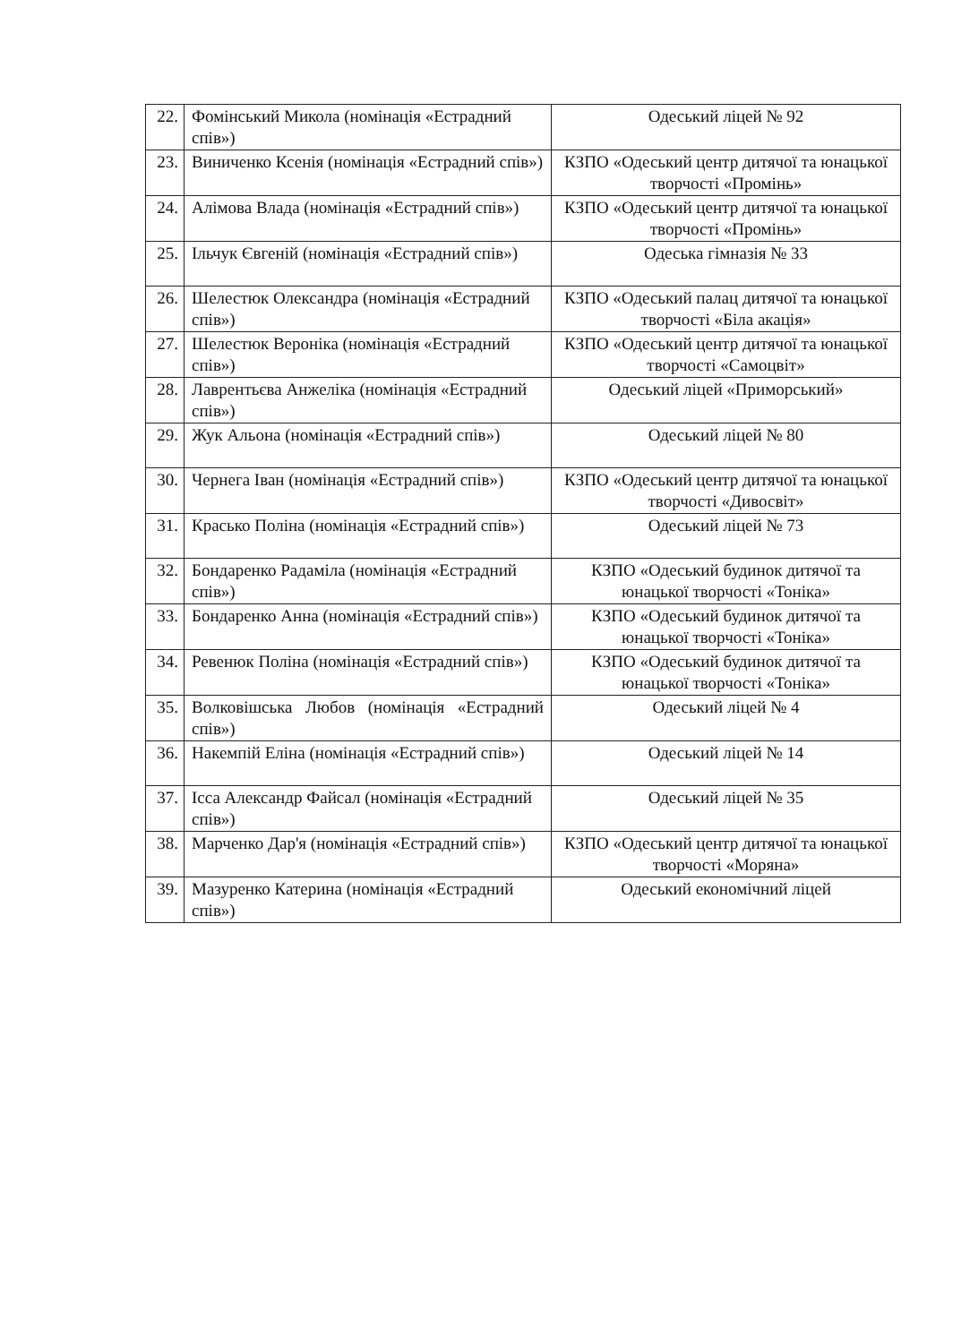| 22. | Фомінський Микола (номінація «Естрадний спів») | Одеський ліцей № 92 |
| 23. | Виниченко Ксенія (номінація «Естрадний спів») | КЗПО «Одеський центр дитячої та юнацької творчості «Промінь» |
| 24. | Алімова Влада (номінація «Естрадний спів») | КЗПО «Одеський центр дитячої та юнацької творчості «Промінь» |
| 25. | Ільчук Євгеній (номінація «Естрадний спів») | Одеська гімназія № 33 |
| 26. | Шелестюк Олександра (номінація «Естрадний спів») | КЗПО «Одеський палац дитячої та юнацької творчості «Біла акація» |
| 27. | Шелестюк Вероніка (номінація «Естрадний спів») | КЗПО «Одеський центр дитячої та юнацької творчості «Самоцвіт» |
| 28. | Лаврентьєва Анжеліка (номінація «Естрадний спів») | Одеський ліцей «Приморський» |
| 29. | Жук Альона (номінація «Естрадний спів») | Одеський ліцей № 80 |
| 30. | Чернега Іван (номінація «Естрадний спів») | КЗПО «Одеський центр дитячої та юнацької творчості «Дивосвіт» |
| 31. | Красько Поліна (номінація «Естрадний спів») | Одеський ліцей № 73 |
| 32. | Бондаренко Радаміла (номінація «Естрадний спів») | КЗПО «Одеський будинок дитячої та юнацької творчості «Тоніка» |
| 33. | Бондаренко Анна (номінація «Естрадний спів») | КЗПО «Одеський будинок дитячої та юнацької творчості «Тоніка» |
| 34. | Ревенюк Поліна (номінація «Естрадний спів») | КЗПО «Одеський будинок дитячої та юнацької творчості «Тоніка» |
| 35. | Волковішська Любов (номінація «Естрадний спів») | Одеський ліцей № 4 |
| 36. | Накемпій Еліна (номінація «Естрадний спів») | Одеський ліцей № 14 |
| 37. | Ісса Александр Файсал (номінація «Естрадний спів») | Одеський ліцей № 35 |
| 38. | Марченко Дар'я (номінація «Естрадний спів») | КЗПО «Одеський центр дитячої та юнацької творчості «Моряна» |
| 39. | Мазуренко Катерина (номінація «Естрадний спів») | Одеський економічний ліцей |